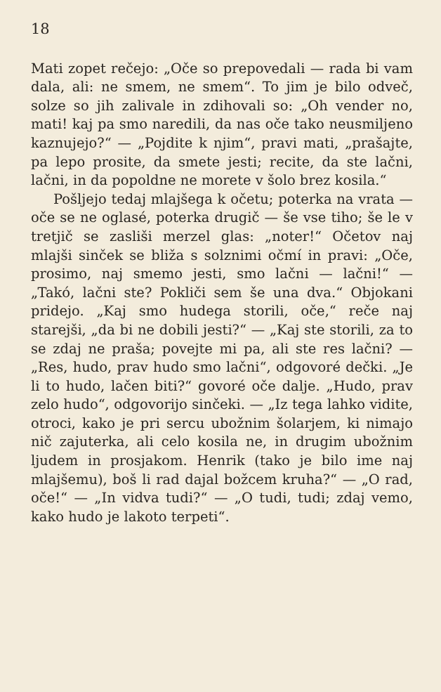18
Mati zopet rečejo: „Oče so prepovedali — rada bi vam dala, ali: ne smem, ne smem“. To jim je bilo odveč, solze so jih zalivale in zdihovali so: „Oh vender no, mati! kaj pa smo naredili, da nas oče tako neusmiljeno kaznujejo?“ — „Pojdite k njim“, pravi mati, „prašajte, pa lepo prosite, da smete jesti; recite, da ste lačni, lačni, in da popoldne ne morete v šolo brez kosila.“
Pošljejo tedaj mlajšega k očetu; poterka na vrata — oče se ne oglasé, poterka drugič — še vse tiho; še le v tretjič se zasliši merzel glas: „noter!“ Očetov naj mlajši sinček se bliža s solznimi očmí in pravi: „Oče, prosimo, naj smemo jesti, smo lačni — lačni!“ — „Takó, lačni ste? Pokliči sem še una dva.“ Objokani pridejo. „Kaj smo hudega storili, oče,“ reče naj starejši, „da bi ne dobili jesti?“ — „Kaj ste storili, za to se zdaj ne praša; povejte mi pa, ali ste res lačni? — „Res, hudo, prav hudo smo lačni“, odgovoré dečki. „Je li to hudo, lačen biti?“ govoré oče dalje. „Hudo, prav zelo hudo“, odgovorijo sinčeki. — „Iz tega lahko vidite, otroci, kako je pri sercu ubožnim šolarjem, ki nimajo nič zajuterka, ali celo kosila ne, in drugim ubožnim ljudem in prosjakom. Henrik (tako je bilo ime naj mlajšemu), boš li rad dajal božcem kruha?“ — „O rad, oče!“ — „In vidva tudi?“ — „O tudi, tudi; zdaj vemo, kako hudo je lakoto terpeti“.